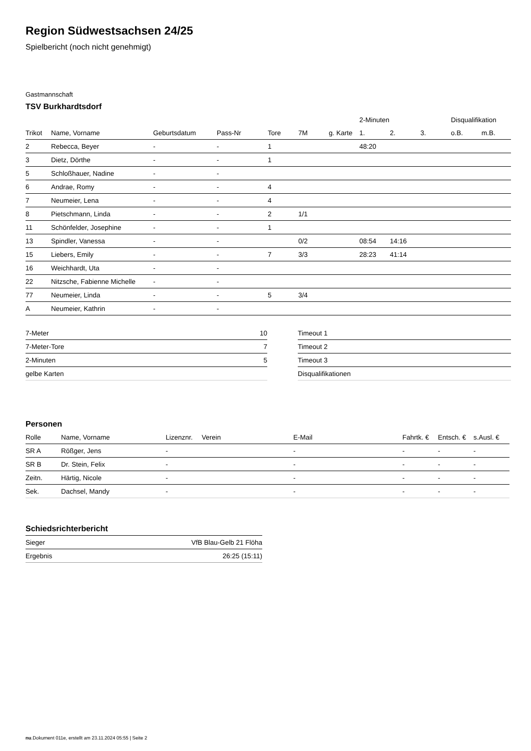Region Südwestsachsen 24/25
Spielbericht (noch nicht genehmigt)
Gastmannschaft
TSV Burkhardtsdorf
| | | | | | | | 2-Minuten | | | Disqualifikation | |
| --- | --- | --- | --- | --- | --- | --- | --- | --- | --- | --- | --- |
| Trikot | Name, Vorname | Geburtsdatum | Pass-Nr | Tore | 7M | g. Karte | 1. | 2. | 3. | o.B. | m.B. |
| 2 | Rebecca, Beyer | - | - | 1 | | | 48:20 | | | | |
| 3 | Dietz, Dörthe | - | - | 1 | | | | | | | |
| 5 | Schloßhauer, Nadine | - | - | | | | | | | | |
| 6 | Andrae, Romy | - | - | 4 | | | | | | | |
| 7 | Neumeier, Lena | - | - | 4 | | | | | | | |
| 8 | Pietschmann, Linda | - | - | 2 | 1/1 | | | | | | |
| 11 | Schönfelder, Josephine | - | - | 1 | | | | | | | |
| 13 | Spindler, Vanessa | - | - | | 0/2 | | 08:54 | 14:16 | | | |
| 15 | Liebers, Emily | - | - | 7 | 3/3 | | 28:23 | 41:14 | | | |
| 16 | Weichhardt, Uta | - | - | | | | | | | | |
| 22 | Nitzsche, Fabienne Michelle | - | - | | | | | | | | |
| 77 | Neumeier, Linda | - | - | 5 | 3/4 | | | | | | |
| A | Neumeier, Kathrin | - | - | | | | | | | | |
| 7-Meter | 10 |
| 7-Meter-Tore | 7 |
| 2-Minuten | 5 |
| gelbe Karten | |
| Timeout 1 |
| Timeout 2 |
| Timeout 3 |
| Disqualifikationen |
Personen
| Rolle | Name, Vorname | Lizenznr. | Verein | E-Mail | Fahrtk. € | Entsch. € | s.Ausl. € |
| --- | --- | --- | --- | --- | --- | --- | --- |
| SR A | Rößger, Jens | - | | - | - | - | - |
| SR B | Dr. Stein, Felix | - | | - | - | - | - |
| Zeitn. | Härtig, Nicole | - | | - | - | - | - |
| Sek. | Dachsel, Mandy | - | | - | - | - | - |
Schiedsrichterbericht
| Sieger | VfB Blau-Gelb 21 Flöha |
| Ergebnis | 26:25 (15:11) |
nu.Dokument 011e, erstellt am 23.11.2024 05:55 | Seite 2